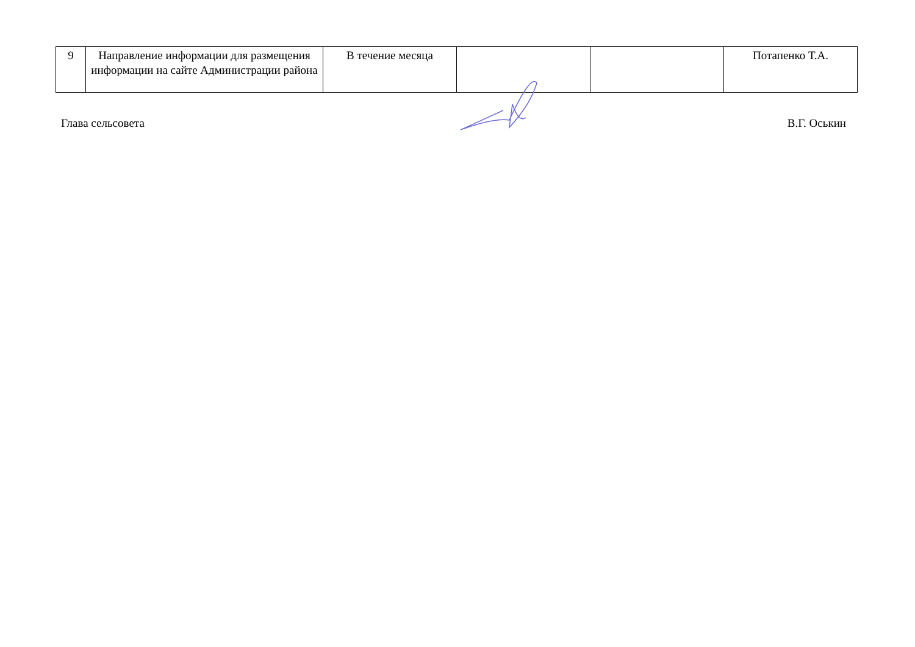| 9 | Направление информации для размещения информации на сайте Администрации района | В течение месяца | | | Потапенко Т.А. |
Глава сельсовета В.Г. Оськин